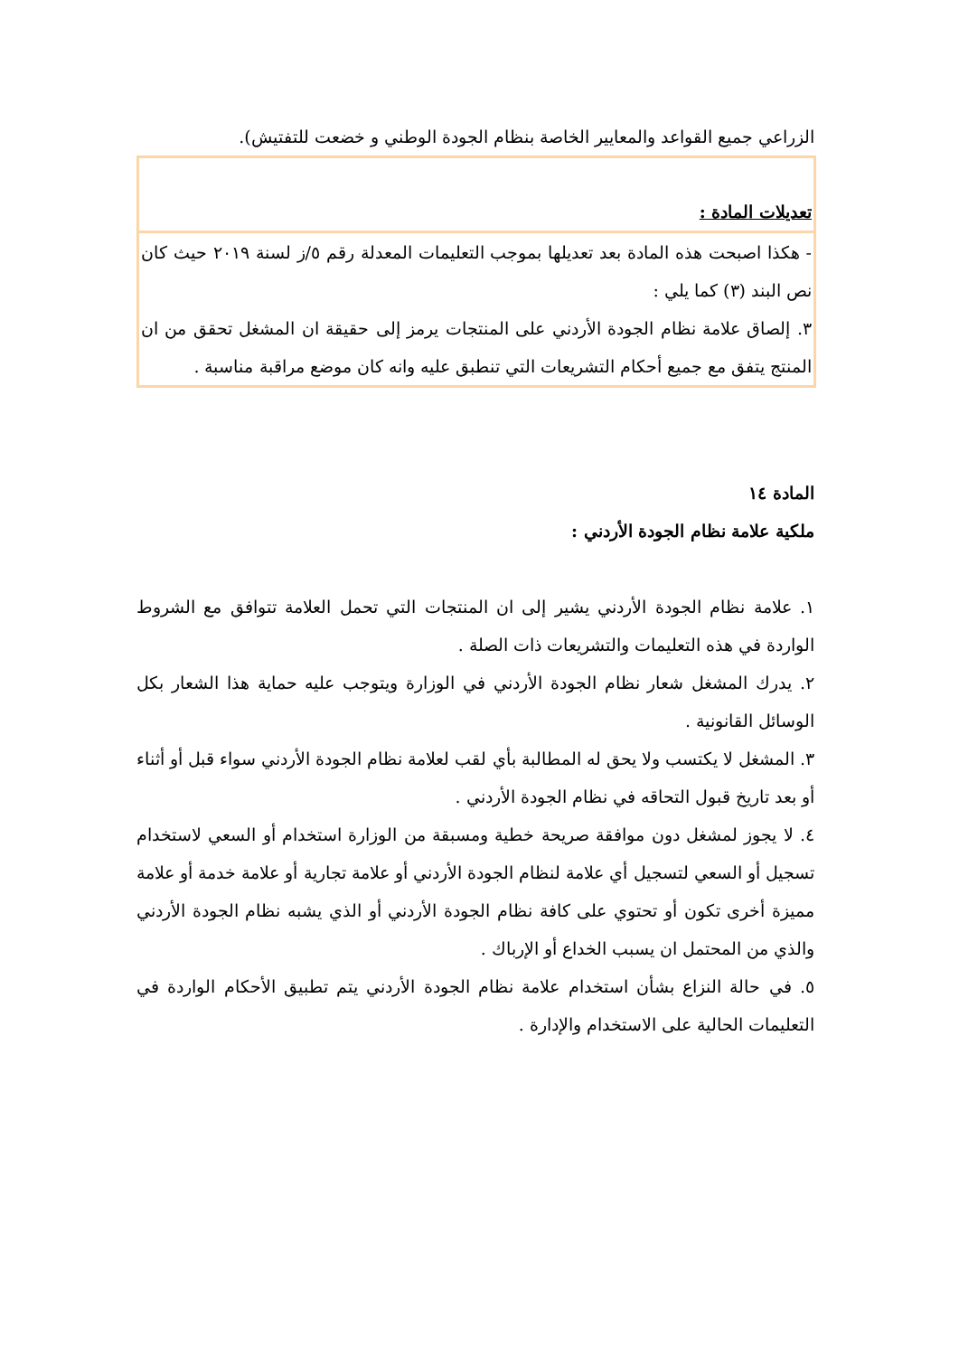الزراعي جميع القواعد والمعايير الخاصة بنظام الجودة الوطني و خضعت للتفتيش).
| تعديلات المادة : |
| - هكذا اصبحت هذه المادة بعد تعديلها بموجب التعليمات المعدلة رقم ٥/ز لسنة ٢٠١٩ حيث كان نص البند (٣) كما يلي : ٣. إلصاق علامة نظام الجودة الأردني على المنتجات يرمز إلى حقيقة ان المشغل تحقق من ان المنتج يتفق مع جميع أحكام التشريعات التي تنطبق عليه وانه كان موضع مراقبة مناسبة . |
المادة ١٤
ملكية علامة نظام الجودة الأردني :
١. علامة نظام الجودة الأردني يشير إلى ان المنتجات التي تحمل العلامة تتوافق مع الشروط الواردة في هذه التعليمات والتشريعات ذات الصلة .
٢. يدرك المشغل شعار نظام الجودة الأردني في الوزارة ويتوجب عليه حماية هذا الشعار بكل الوسائل القانونية .
٣. المشغل لا يكتسب ولا يحق له المطالبة بأي لقب لعلامة نظام الجودة الأردني سواء قبل أو أثناء أو بعد تاريخ قبول التحاقه في نظام الجودة الأردني .
٤. لا يجوز لمشغل دون موافقة صريحة خطية ومسبقة من الوزارة استخدام أو السعي لاستخدام تسجيل أو السعي لتسجيل أي علامة لنظام الجودة الأردني أو علامة تجارية أو علامة خدمة أو علامة مميزة أخرى تكون أو تحتوي على كافة نظام الجودة الأردني أو الذي يشبه نظام الجودة الأردني والذي من المحتمل ان يسبب الخداع أو الإرباك .
٥. في حالة النزاع بشأن استخدام علامة نظام الجودة الأردني يتم تطبيق الأحكام الواردة في التعليمات الحالية على الاستخدام والإدارة .